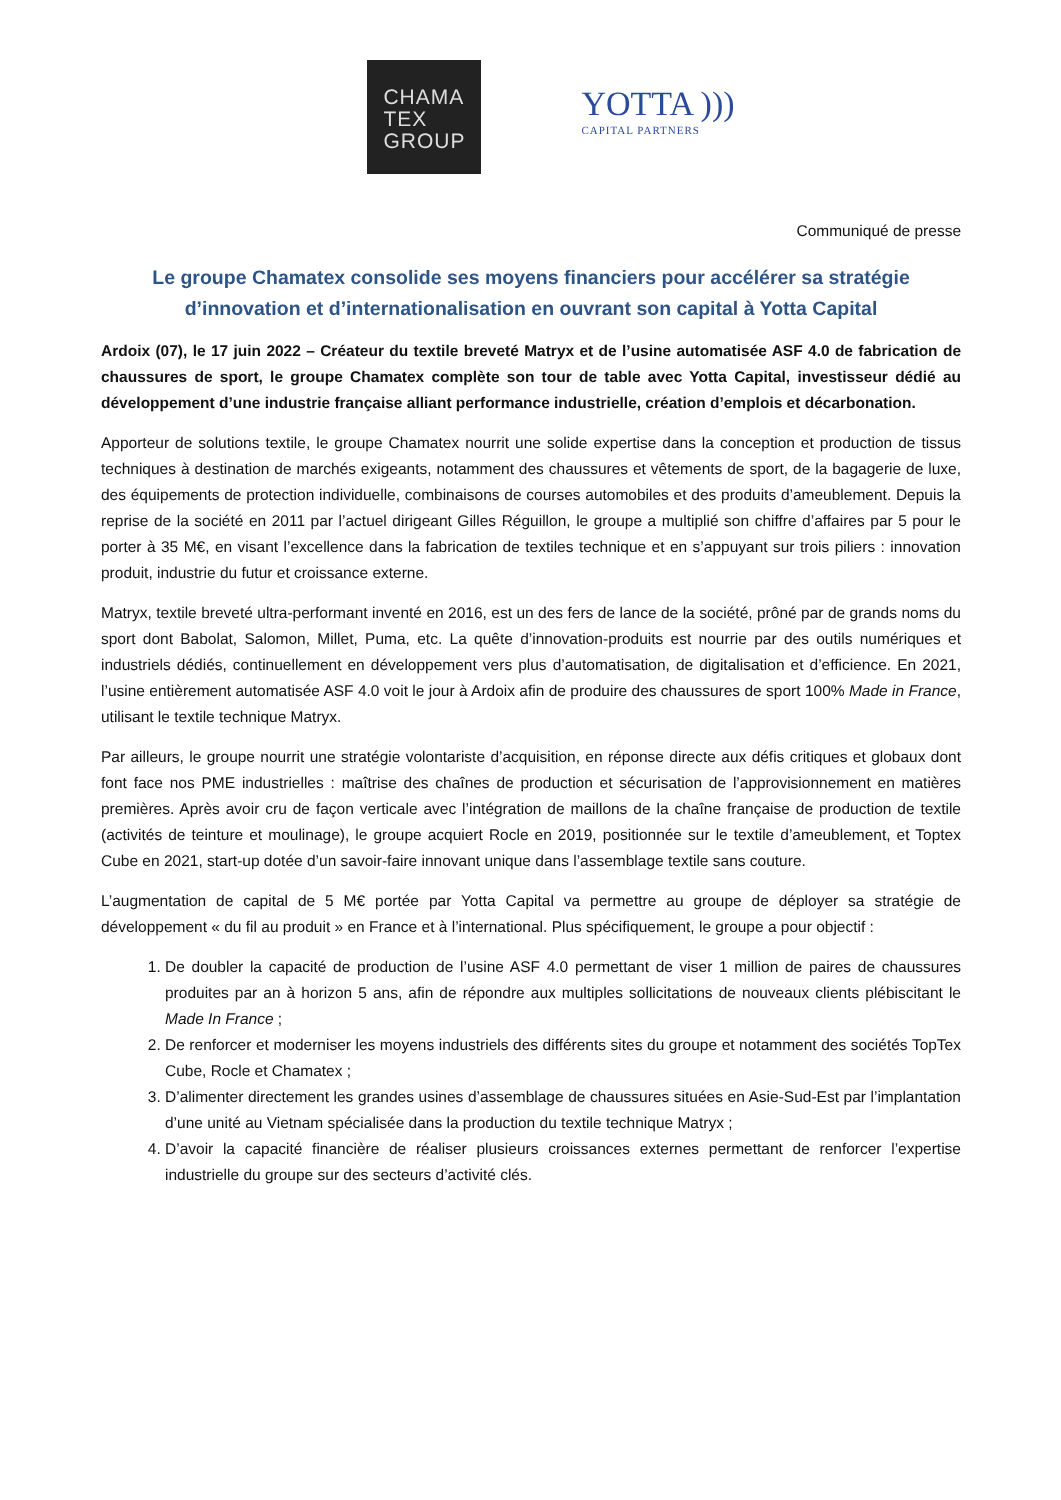CHAMA
TEX
GROUP
YOTTA )))
CAPITAL PARTNERS
Communiqué de presse
Le groupe Chamatex consolide ses moyens financiers pour accélérer sa stratégie d’innovation et d’internationalisation en ouvrant son capital à Yotta Capital
Ardoix (07), le 17 juin 2022 – Créateur du textile breveté Matryx et de l’usine automatisée ASF 4.0 de fabrication de chaussures de sport, le groupe Chamatex complète son tour de table avec Yotta Capital, investisseur dédié au développement d’une industrie française alliant performance industrielle, création d’emplois et décarbonation.
Apporteur de solutions textile, le groupe Chamatex nourrit une solide expertise dans la conception et production de tissus techniques à destination de marchés exigeants, notamment des chaussures et vêtements de sport, de la bagagerie de luxe, des équipements de protection individuelle, combinaisons de courses automobiles et des produits d’ameublement. Depuis la reprise de la société en 2011 par l’actuel dirigeant Gilles Réguillon, le groupe a multiplié son chiffre d’affaires par 5 pour le porter à 35 M€, en visant l’excellence dans la fabrication de textiles technique et en s’appuyant sur trois piliers : innovation produit, industrie du futur et croissance externe.
Matryx, textile breveté ultra-performant inventé en 2016, est un des fers de lance de la société, prôné par de grands noms du sport dont Babolat, Salomon, Millet, Puma, etc. La quête d’innovation-produits est nourrie par des outils numériques et industriels dédiés, continuellement en développement vers plus d’automatisation, de digitalisation et d’efficience. En 2021, l’usine entièrement automatisée ASF 4.0 voit le jour à Ardoix afin de produire des chaussures de sport 100% Made in France, utilisant le textile technique Matryx.
Par ailleurs, le groupe nourrit une stratégie volontariste d’acquisition, en réponse directe aux défis critiques et globaux dont font face nos PME industrielles : maîtrise des chaînes de production et sécurisation de l’approvisionnement en matières premières. Après avoir cru de façon verticale avec l’intégration de maillons de la chaîne française de production de textile (activités de teinture et moulinage), le groupe acquiert Rocle en 2019, positionnée sur le textile d’ameublement, et Toptex Cube en 2021, start-up dotée d’un savoir-faire innovant unique dans l’assemblage textile sans couture.
L’augmentation de capital de 5 M€ portée par Yotta Capital va permettre au groupe de déployer sa stratégie de développement « du fil au produit » en France et à l’international. Plus spécifiquement, le groupe a pour objectif :
1. De doubler la capacité de production de l’usine ASF 4.0 permettant de viser 1 million de paires de chaussures produites par an à horizon 5 ans, afin de répondre aux multiples sollicitations de nouveaux clients plébiscitant le Made In France ;
2. De renforcer et moderniser les moyens industriels des différents sites du groupe et notamment des sociétés TopTex Cube, Rocle et Chamatex ;
3. D’alimenter directement les grandes usines d’assemblage de chaussures situées en Asie-Sud-Est par l’implantation d’une unité au Vietnam spécialisée dans la production du textile technique Matryx ;
4. D’avoir la capacité financière de réaliser plusieurs croissances externes permettant de renforcer l’expertise industrielle du groupe sur des secteurs d’activité clés.